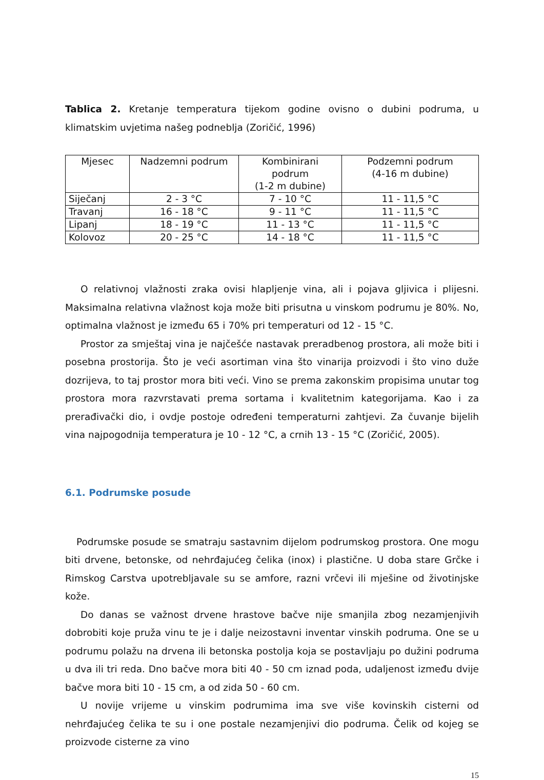Tablica 2. Kretanje temperatura tijekom godine ovisno o dubini podruma, u klimatskim uvjetima našeg podneblja (Zoričić, 1996)
| Mjesec | Nadzemni podrum | Kombinirani podrum (1-2 m dubine) | Podzemni podrum (4-16 m dubine) |
| --- | --- | --- | --- |
| Siječanj | 2 - 3 °C | 7 - 10 °C | 11 - 11,5 °C |
| Travanj | 16 - 18 °C | 9 - 11 °C | 11 - 11,5 °C |
| Lipanj | 18 - 19 °C | 11 - 13 °C | 11 - 11,5 °C |
| Kolovoz | 20 - 25 °C | 14 - 18 °C | 11 - 11,5 °C |
O relativnoj vlažnosti zraka ovisi hlapljenje vina, ali i pojava gljivica i plijesni. Maksimalna relativna vlažnost koja može biti prisutna u vinskom podrumu je 80%. No, optimalna vlažnost je između 65 i 70% pri temperaturi od 12 - 15 °C.
Prostor za smještaj vina je najčešće nastavak preradbenog prostora, ali može biti i posebna prostorija. Što je veći asortiman vina što vinarija proizvodi i što vino duže dozrijeva, to taj prostor mora biti veći. Vino se prema zakonskim propisima unutar tog prostora mora razvrstavati prema sortama i kvalitetnim kategorijama. Kao i za prerađivački dio, i ovdje postoje određeni temperaturni zahtjevi. Za čuvanje bijelih vina najpogodnija temperatura je 10 - 12 °C, a crnih 13 - 15 °C (Zoričić, 2005).
6.1. Podrumske posude
Podrumske posude se smatraju sastavnim dijelom podrumskog prostora. One mogu biti drvene, betonske, od nehrđajućeg čelika (inox) i plastične. U doba stare Grčke i Rimskog Carstva upotrebljavale su se amfore, razni vrčevi ili mješine od životinjske kože.
Do danas se važnost drvene hrastove bačve nije smanjila zbog nezamjenjivih dobrobiti koje pruža vinu te je i dalje neizostavni inventar vinskih podruma. One se u podrumu polažu na drvena ili betonska postolja koja se postavljaju po dužini podruma u dva ili tri reda. Dno bačve mora biti 40 - 50 cm iznad poda, udaljenost između dvije bačve mora biti 10 - 15 cm, a od zida 50 - 60 cm.
U novije vrijeme u vinskim podrumima ima sve više kovinskih cisterni od nehrđajućeg čelika te su i one postale nezamjenjivi dio podruma. Čelik od kojeg se proizvode cisterne za vino
15